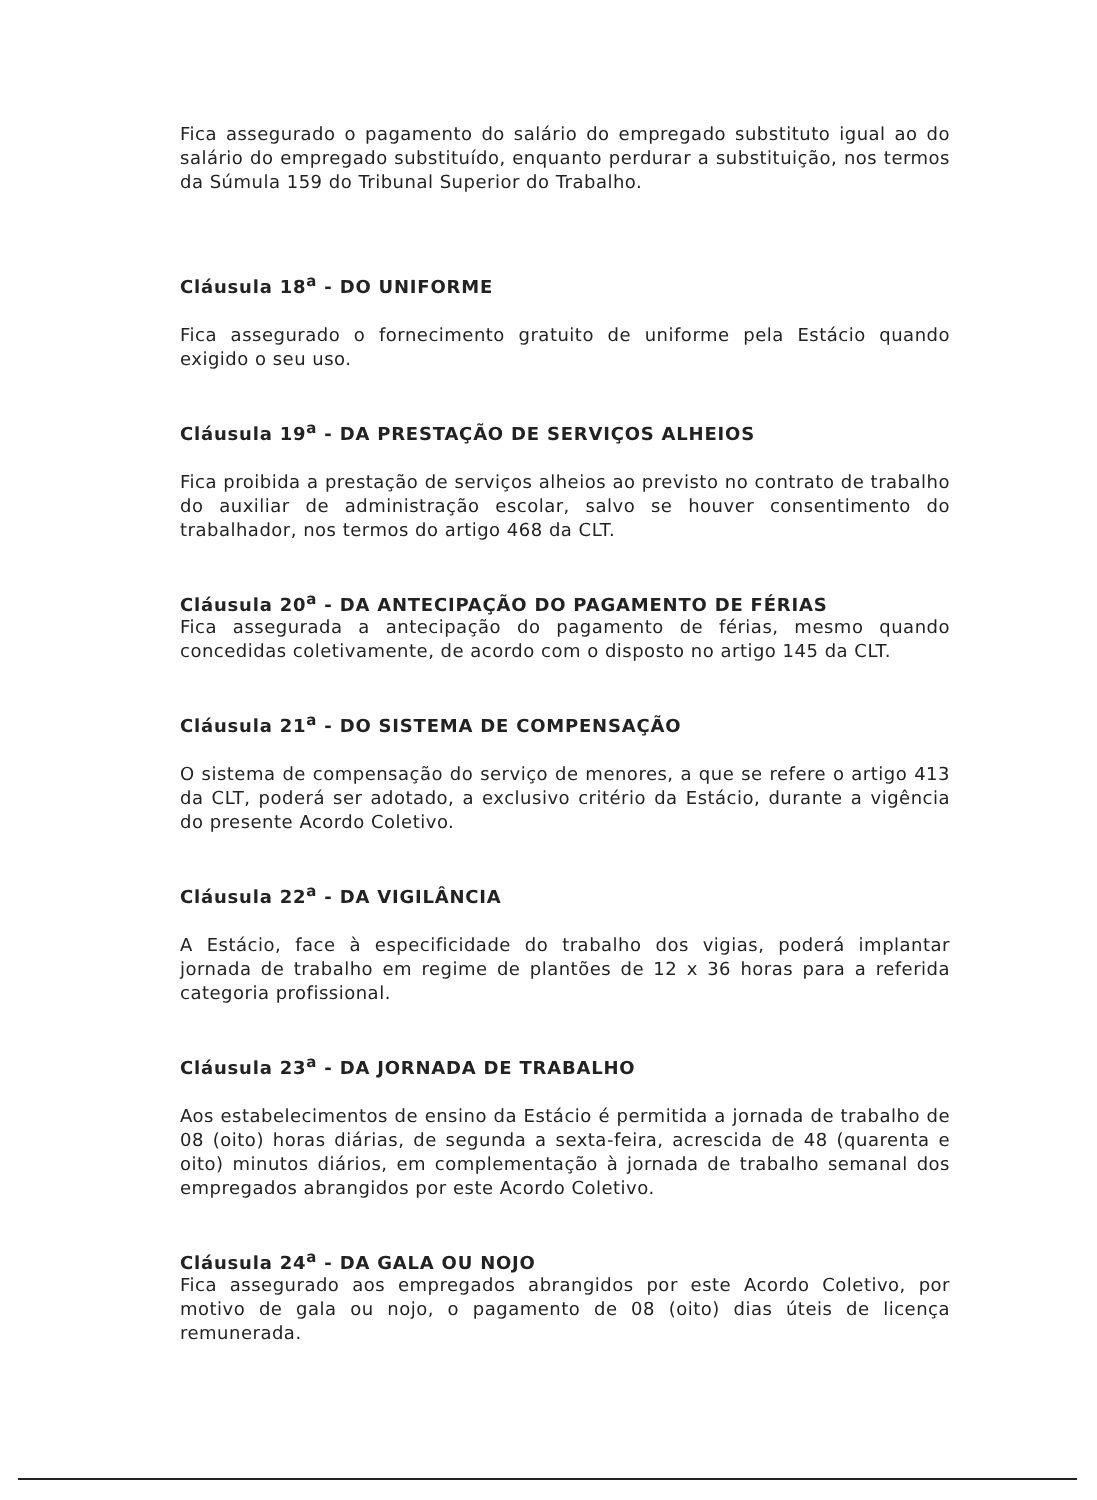Fica assegurado o pagamento do salário do empregado substituto igual ao do salário do empregado substituído, enquanto perdurar a substituição, nos termos da Súmula 159 do Tribunal Superior do Trabalho.
Cláusula 18<sup>a</sup> - DO UNIFORME
Fica assegurado o fornecimento gratuito de uniforme pela Estácio quando exigido o seu uso.
Cláusula 19<sup>a</sup> - DA PRESTAÇÃO DE SERVIÇOS ALHEIOS
Fica proibida a prestação de serviços alheios ao previsto no contrato de trabalho do auxiliar de administração escolar, salvo se houver consentimento do trabalhador, nos termos do artigo 468 da CLT.
Cláusula 20<sup>a</sup> - DA ANTECIPAÇÃO DO PAGAMENTO DE FÉRIAS
Fica assegurada a antecipação do pagamento de férias, mesmo quando concedidas coletivamente, de acordo com o disposto no artigo 145 da CLT.
Cláusula 21<sup>a</sup> - DO SISTEMA DE COMPENSAÇÃO
O sistema de compensação do serviço de menores, a que se refere o artigo 413 da CLT, poderá ser adotado, a exclusivo critério da Estácio, durante a vigência do presente Acordo Coletivo.
Cláusula 22<sup>a</sup> - DA VIGILÂNCIA
A Estácio, face à especificidade do trabalho dos vigias, poderá implantar jornada de trabalho em regime de plantões de 12 x 36 horas para a referida categoria profissional.
Cláusula 23<sup>a</sup> - DA JORNADA DE TRABALHO
Aos estabelecimentos de ensino da Estácio é permitida a jornada de trabalho de 08 (oito) horas diárias, de segunda a sexta-feira, acrescida de 48 (quarenta e oito) minutos diários, em complementação à jornada de trabalho semanal dos empregados abrangidos por este Acordo Coletivo.
Cláusula 24<sup>a</sup> - DA GALA OU NOJO
Fica assegurado aos empregados abrangidos por este Acordo Coletivo, por motivo de gala ou nojo, o pagamento de 08 (oito) dias úteis de licença remunerada.